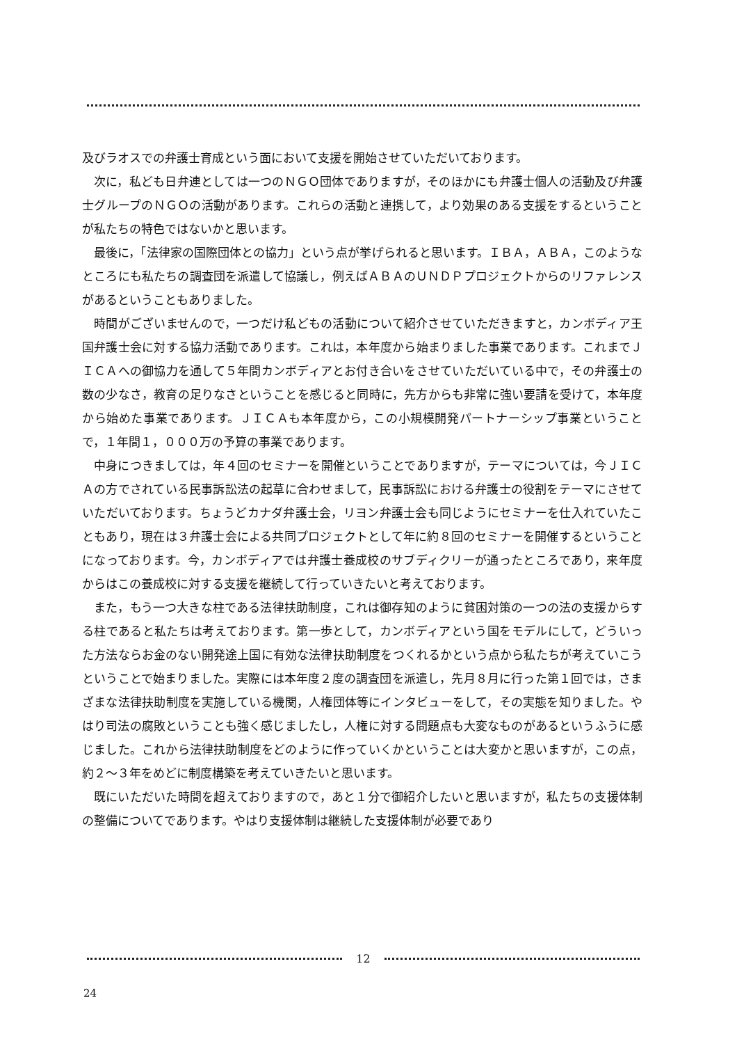及びラオスでの弁護士育成という面において支援を開始させていただいております。
次に，私ども日弁連としては一つのＮＧＯ団体でありますが，そのほかにも弁護士個人の活動及び弁護士グループのＮＧＯの活動があります。これらの活動と連携して，より効果のある支援をするということが私たちの特色ではないかと思います。
最後に，「法律家の国際団体との協力」という点が挙げられると思います。ＩＢＡ，ＡＢＡ，このようなところにも私たちの調査団を派遣して協議し，例えばＡＢＡのＵＮＤＰプロジェクトからのリファレンスがあるということもありました。
時間がございませんので，一つだけ私どもの活動について紹介させていただきますと，カンボディア王国弁護士会に対する協力活動であります。これは，本年度から始まりました事業であります。これまでＪＩＣＡへの御協力を通して５年間カンボディアとお付き合いをさせていただいている中で，その弁護士の数の少なさ，教育の足りなさということを感じると同時に，先方からも非常に強い要請を受けて，本年度から始めた事業であります。ＪＩＣＡも本年度から，この小規模開発パートナーシップ事業ということで，１年間１，０００万の予算の事業であります。
中身につきましては，年４回のセミナーを開催ということでありますが，テーマについては，今ＪＩＣＡの方でされている民事訴訟法の起草に合わせまして，民事訴訟における弁護士の役割をテーマにさせていただいております。ちょうどカナダ弁護士会，リヨン弁護士会も同じようにセミナーを仕入れていたこともあり，現在は３弁護士会による共同プロジェクトとして年に約８回のセミナーを開催するということになっております。今，カンボディアでは弁護士養成校のサブディクリーが通ったところであり，来年度からはこの養成校に対する支援を継続して行っていきたいと考えております。
また，もう一つ大きな柱である法律扶助制度，これは御存知のように貧困対策の一つの法の支援からする柱であると私たちは考えております。第一歩として，カンボディアという国をモデルにして，どういった方法ならお金のない開発途上国に有効な法律扶助制度をつくれるかという点から私たちが考えていこうということで始まりました。実際には本年度２度の調査団を派遣し，先月８月に行った第１回では，さまざまな法律扶助制度を実施している機関，人権団体等にインタビューをして，その実態を知りました。やはり司法の腐敗ということも強く感じましたし，人権に対する問題点も大変なものがあるというふうに感じました。これから法律扶助制度をどのように作っていくかということは大変かと思いますが，この点，約２～３年をめどに制度構築を考えていきたいと思います。
既にいただいた時間を超えておりますので，あと１分で御紹介したいと思いますが，私たちの支援体制の整備についてであります。やはり支援体制は継続した支援体制が必要であり
12
24